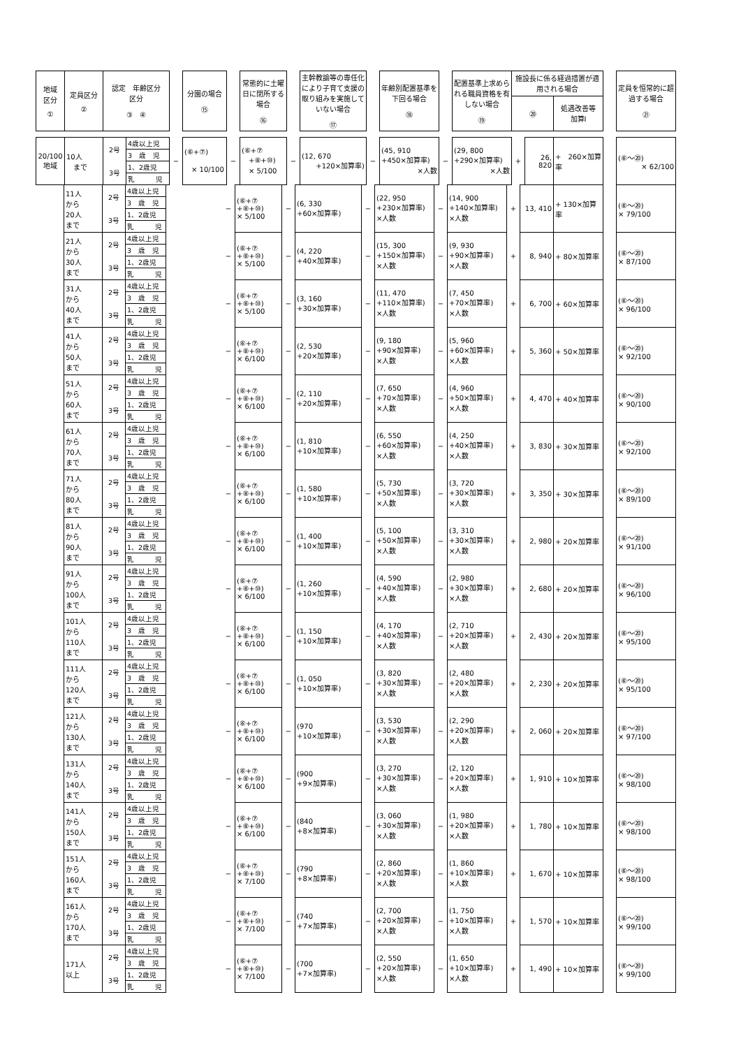| 地域 区分 ① | 定員区分 ② | 認定 年齢区分 区分 ③ ④ | | 分園の場合 ⑮ | | 常態的に土曜日に閉所する場合 ⑯ | | 主幹教諭等の専任化により子育て支援の取り組みを実施していない場合 ⑰ | | 年齢別配置基準を下回る場合 ⑱ | | 配置基準上求められる職員資格を有しない場合 ⑲ | 施設長に係る経過措置が適用される場合 | | | | 定員を恒常的に超過する場合 ㉑ |
| --- | --- | --- | --- | --- | --- | --- | --- | --- | --- | --- | --- | --- | --- | --- | --- | --- | --- |
| | | | | | | | | | | | | | ⑳ | | 処遇改善等 加算Ⅰ | | |
| 20/100 地域 | 10人 まで | / 2号 / 4歳以上児 / / / 3 歳 児 / / 3号 / 1、2歳児 / / / 乳 児 / | − | (⑥+⑦) × 10/100 | − | (⑥+⑦ +⑧+⑩) × 5/100 | − | (12, 670 +120×加算率) | − | (45, 910 +450×加算率) ×人数 | − | (29, 800 +290×加算率) ×人数 | + | 26, 820 | + 260×加算率 | | (⑥〜⑳) × 62/100 |
| | 11人 から 20人 まで | / 2号 / 4歳以上児 / / / 3 歳 児 / / 3号 / 1、2歳児 / / / 乳 児 / | | | − | (⑥+⑦ +⑧+⑩) × 5/100 | − | (6, 330 +60×加算率) | − | (22, 950 +230×加算率) ×人数 | − | (14, 900 +140×加算率) ×人数 | + | 13, 410 | + 130×加算率 | | (⑥〜⑳) × 79/100 |
| | 21人 から 30人 まで | / 2号 / 4歳以上児 / / / 3 歳 児 / / 3号 / 1、2歳児 / / / 乳 児 / | | | − | (⑥+⑦ +⑧+⑩) × 5/100 | − | (4, 220 +40×加算率) | − | (15, 300 +150×加算率) ×人数 | − | (9, 930 +90×加算率) ×人数 | + | 8, 940 | + 80×加算率 | | (⑥〜⑳) × 87/100 |
| | 31人 から 40人 まで | / 2号 / 4歳以上児 / / / 3 歳 児 / / 3号 / 1、2歳児 / / / 乳 児 / | | | − | (⑥+⑦ +⑧+⑩) × 5/100 | − | (3, 160 +30×加算率) | − | (11, 470 +110×加算率) ×人数 | − | (7, 450 +70×加算率) ×人数 | + | 6, 700 | + 60×加算率 | | (⑥〜⑳) × 96/100 |
| | 41人 から 50人 まで | / 2号 / 4歳以上児 / / / 3 歳 児 / / 3号 / 1、2歳児 / / / 乳 児 / | | | − | (⑥+⑦ +⑧+⑩) × 6/100 | − | (2, 530 +20×加算率) | − | (9, 180 +90×加算率) ×人数 | − | (5, 960 +60×加算率) ×人数 | + | 5, 360 | + 50×加算率 | | (⑥〜⑳) × 92/100 |
| | 51人 から 60人 まで | / 2号 / 4歳以上児 / / / 3 歳 児 / / 3号 / 1、2歳児 / / / 乳 児 / | | | − | (⑥+⑦ +⑧+⑩) × 6/100 | − | (2, 110 +20×加算率) | − | (7, 650 +70×加算率) ×人数 | − | (4, 960 +50×加算率) ×人数 | + | 4, 470 | + 40×加算率 | | (⑥〜⑳) × 90/100 |
| | 61人 から 70人 まで | / 2号 / 4歳以上児 / / / 3 歳 児 / / 3号 / 1、2歳児 / / / 乳 児 / | | | − | (⑥+⑦ +⑧+⑩) × 6/100 | − | (1, 810 +10×加算率) | − | (6, 550 +60×加算率) ×人数 | − | (4, 250 +40×加算率) ×人数 | + | 3, 830 | + 30×加算率 | | (⑥〜⑳) × 92/100 |
| | 71人 から 80人 まで | / 2号 / 4歳以上児 / / / 3 歳 児 / / 3号 / 1、2歳児 / / / 乳 児 / | | | − | (⑥+⑦ +⑧+⑩) × 6/100 | − | (1, 580 +10×加算率) | − | (5, 730 +50×加算率) ×人数 | − | (3, 720 +30×加算率) ×人数 | + | 3, 350 | + 30×加算率 | | (⑥〜⑳) × 89/100 |
| | 81人 から 90人 まで | / 2号 / 4歳以上児 / / / 3 歳 児 / / 3号 / 1、2歳児 / / / 乳 児 / | | | − | (⑥+⑦ +⑧+⑩) × 6/100 | − | (1, 400 +10×加算率) | − | (5, 100 +50×加算率) ×人数 | − | (3, 310 +30×加算率) ×人数 | + | 2, 980 | + 20×加算率 | | (⑥〜⑳) × 91/100 |
| | 91人 から 100人 まで | / 2号 / 4歳以上児 / / / 3 歳 児 / / 3号 / 1、2歳児 / / / 乳 児 / | | | − | (⑥+⑦ +⑧+⑩) × 6/100 | − | (1, 260 +10×加算率) | − | (4, 590 +40×加算率) ×人数 | − | (2, 980 +30×加算率) ×人数 | + | 2, 680 | + 20×加算率 | | (⑥〜⑳) × 96/100 |
| | 101人 から 110人 まで | / 2号 / 4歳以上児 / / / 3 歳 児 / / 3号 / 1、2歳児 / / / 乳 児 / | | | − | (⑥+⑦ +⑧+⑩) × 6/100 | − | (1, 150 +10×加算率) | − | (4, 170 +40×加算率) ×人数 | − | (2, 710 +20×加算率) ×人数 | + | 2, 430 | + 20×加算率 | | (⑥〜⑳) × 95/100 |
| | 111人 から 120人 まで | / 2号 / 4歳以上児 / / / 3 歳 児 / / 3号 / 1、2歳児 / / / 乳 児 / | | | − | (⑥+⑦ +⑧+⑩) × 6/100 | − | (1, 050 +10×加算率) | − | (3, 820 +30×加算率) ×人数 | − | (2, 480 +20×加算率) ×人数 | + | 2, 230 | + 20×加算率 | | (⑥〜⑳) × 95/100 |
| | 121人 から 130人 まで | / 2号 / 4歳以上児 / / / 3 歳 児 / / 3号 / 1、2歳児 / / / 乳 児 / | | | − | (⑥+⑦ +⑧+⑩) × 6/100 | − | (970 +10×加算率) | − | (3, 530 +30×加算率) ×人数 | − | (2, 290 +20×加算率) ×人数 | + | 2, 060 | + 20×加算率 | | (⑥〜⑳) × 97/100 |
| | 131人 から 140人 まで | / 2号 / 4歳以上児 / / / 3 歳 児 / / 3号 / 1、2歳児 / / / 乳 児 / | | | − | (⑥+⑦ +⑧+⑩) × 6/100 | − | (900 +9×加算率) | − | (3, 270 +30×加算率) ×人数 | − | (2, 120 +20×加算率) ×人数 | + | 1, 910 | + 10×加算率 | | (⑥〜⑳) × 98/100 |
| | 141人 から 150人 まで | / 2号 / 4歳以上児 / / / 3 歳 児 / / 3号 / 1、2歳児 / / / 乳 児 / | | | − | (⑥+⑦ +⑧+⑩) × 6/100 | − | (840 +8×加算率) | − | (3, 060 +30×加算率) ×人数 | − | (1, 980 +20×加算率) ×人数 | + | 1, 780 | + 10×加算率 | | (⑥〜⑳) × 98/100 |
| | 151人 から 160人 まで | / 2号 / 4歳以上児 / / / 3 歳 児 / / 3号 / 1、2歳児 / / / 乳 児 / | | | − | (⑥+⑦ +⑧+⑩) × 7/100 | − | (790 +8×加算率) | − | (2, 860 +20×加算率) ×人数 | − | (1, 860 +10×加算率) ×人数 | + | 1, 670 | + 10×加算率 | | (⑥〜⑳) × 98/100 |
| | 161人 から 170人 まで | / 2号 / 4歳以上児 / / / 3 歳 児 / / 3号 / 1、2歳児 / / / 乳 児 / | | | − | (⑥+⑦ +⑧+⑩) × 7/100 | − | (740 +7×加算率) | − | (2, 700 +20×加算率) ×人数 | − | (1, 750 +10×加算率) ×人数 | + | 1, 570 | + 10×加算率 | | (⑥〜⑳) × 99/100 |
| | 171人 以上 | / 2号 / 4歳以上児 / / / 3 歳 児 / / 3号 / 1、2歳児 / / / 乳 児 / | | | − | (⑥+⑦ +⑧+⑩) × 7/100 | − | (700 +7×加算率) | − | (2, 550 +20×加算率) ×人数 | − | (1, 650 +10×加算率) ×人数 | + | 1, 490 | + 10×加算率 | | (⑥〜⑳) × 99/100 |